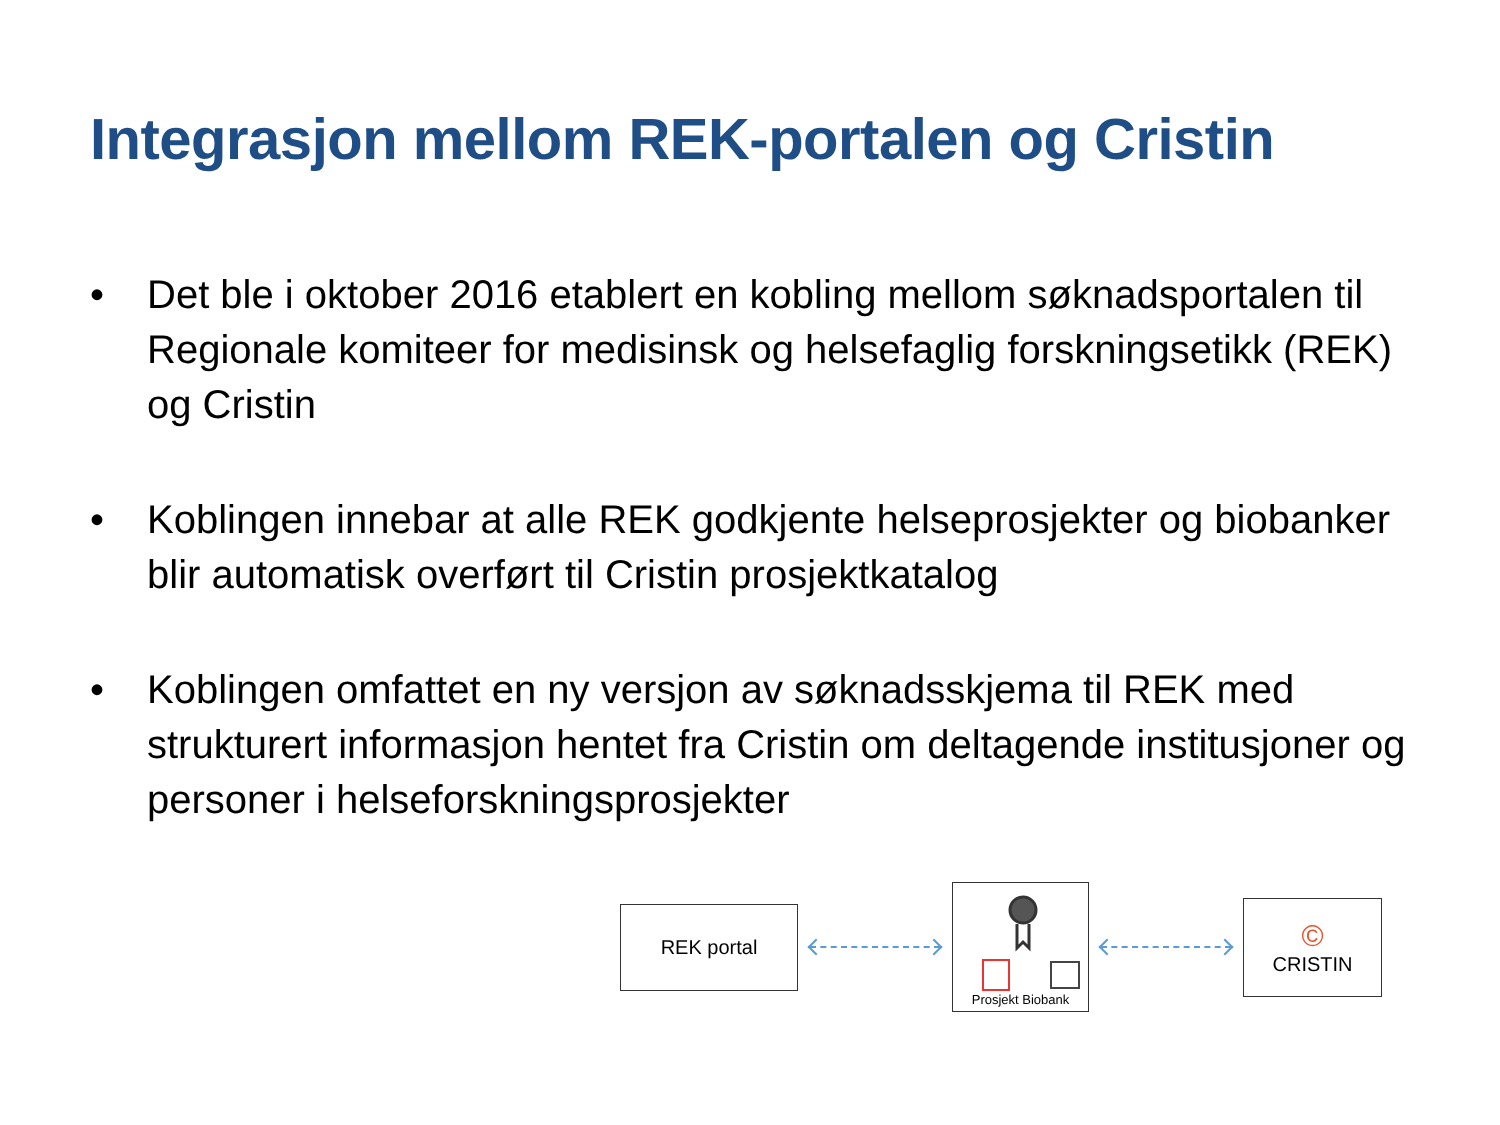Integrasjon mellom REK-portalen og Cristin
• Det ble i oktober 2016 etablert en kobling mellom søknadsportalen til Regionale komiteer for medisinsk og helsefaglig forskningsetikk (REK) og Cristin
• Koblingen innebar at alle REK godkjente helseprosjekter og biobanker blir automatisk overført til Cristin prosjektkatalog
• Koblingen omfattet en ny versjon av søknadsskjema til REK med strukturert informasjon hentet fra Cristin om deltagende institusjoner og personer i helseforskningsprosjekter
REK portal
Prosjekt Biobank
©
CRISTIN